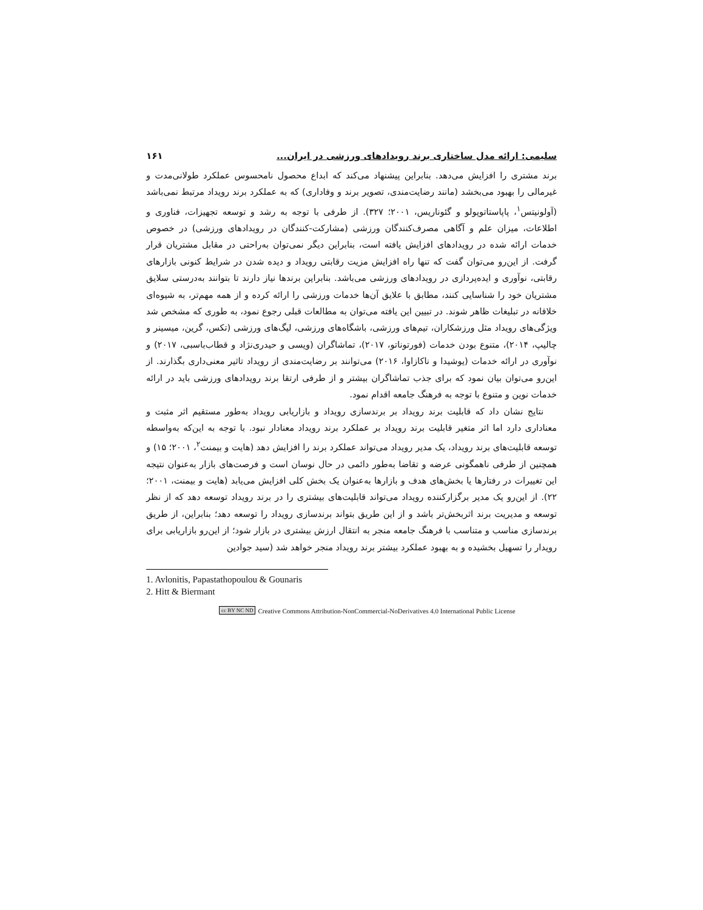سلیمی: ارائه مدل ساختاری برند رویدادهای ورزشی در ایران... ۱۶۱
برند مشتری را افزایش می‌دهد. بنابراین پیشنهاد می‌کند که ابداع محصول نامحسوس عملکرد طولانی‌مدت و غیرمالی را بهبود می‌بخشد (مانند رضایت‌مندی، تصویر برند و وفاداری) که به عملکرد برند رویداد مرتبط نمی‌باشد (آولونیتس<sup>۱</sup>، پاپاستاتوپولو و گئوناریس، ۲۰۰۱؛ ۳۲۷). از طرفی با توجه به رشد و توسعه تجهیزات، فناوری و اطلاعات، میزان علم و آگاهی مصرف‌کنندگان ورزشی (مشارکت-کنندگان در رویدادهای ورزشی) در خصوص خدمات ارائه شده در رویدادهای افزایش یافته است، بنابراین دیگر نمی‌توان به‌راحتی در مقابل مشتریان قرار گرفت. از این‌رو می‌توان گفت که تنها راه افزایش مزیت رقابتی رویداد و دیده شدن در شرایط کنونی بازارهای رقابتی، نوآوری و ایده‌پردازی در رویدادهای ورزشی می‌باشد. بنابراین برندها نیاز دارند تا بتوانند به‌درستی سلایق مشتریان خود را شناسایی کنند، مطابق با علایق آن‌ها خدمات ورزشی را ارائه کرده و از همه مهم‌تر، به شیوه‌ای خلاقانه در تبلیغات ظاهر شوند. در تبیین این یافته می‌توان به مطالعات قبلی رجوع نمود، به طوری که مشخص شد ویژگی‌های رویداد مثل ورزشکاران، تیم‌های ورزشی، باشگاه‌های ورزشی، لیگ‌های ورزشی (تکس، گرین، میسینر و چالیپ، ۲۰۱۴)، متنوع بودن خدمات (فورتوناتو، ۲۰۱۷)، تماشاگران (ویسی و حیدری‌نژاد و قطاب‌باسبی، ۲۰۱۷) و نوآوری در ارائه خدمات (یوشیدا و ناکازاوا، ۲۰۱۶) می‌توانند بر رضایت‌مندی از رویداد تاثیر معنی‌داری بگذارند. از این‌رو می‌توان بیان نمود که برای جذب تماشاگران بیشتر و از طرفی ارتقا برند رویدادهای ورزشی باید در ارائه خدمات نوین و متنوع با توجه به فرهنگ جامعه اقدام نمود.
نتایج نشان داد که قابلیت برند رویداد بر برندسازی رویداد و بازاریابی رویداد به‌طور مستقیم اثر مثبت و معناداری دارد اما اثر متغیر قابلیت برند رویداد بر عملکرد برند رویداد معنادار نبود. با توجه به این‌که به‌واسطه توسعه قابلیت‌های برند رویداد، یک مدیر رویداد می‌تواند عملکرد برند را افزایش دهد (هایت و بیمنت<sup>۲</sup>، ۲۰۰۱؛ ۱۵) و همچنین از طرفی ناهمگونی عرضه و تقاضا به‌طور دائمی در حال نوسان است و فرصت‌های بازار به‌عنوان نتیجه این تغییرات در رفتارها یا بخش‌های هدف و بازارها به‌عنوان یک بخش کلی افزایش می‌یابد (هایت و بیمنت، ۲۰۰۱؛ ۲۲). از این‌رو یک مدیر برگزارکننده رویداد می‌تواند قابلیت‌های بیشتری را در برند رویداد توسعه دهد که از نظر توسعه و مدیریت برند اثربخش‌تر باشد و از این طریق بتواند برندسازی رویداد را توسعه دهد؛ بنابراین، از طریق برندسازی مناسب و متناسب با فرهنگ جامعه منجر به انتقال ارزش بیشتری در بازار شود؛ از این‌رو بازاریابی برای رویدار را تسهیل بخشیده و به بهبود عملکرد بیشتر برند رویداد منجر خواهد شد (سید جوادین
1. Avlonitis, Papastathopoulou & Gounaris
2. Hitt & Biermant
cc BY NC ND Creative Commons Attribution-NonCommercial-NoDerivatives 4.0 International Public License